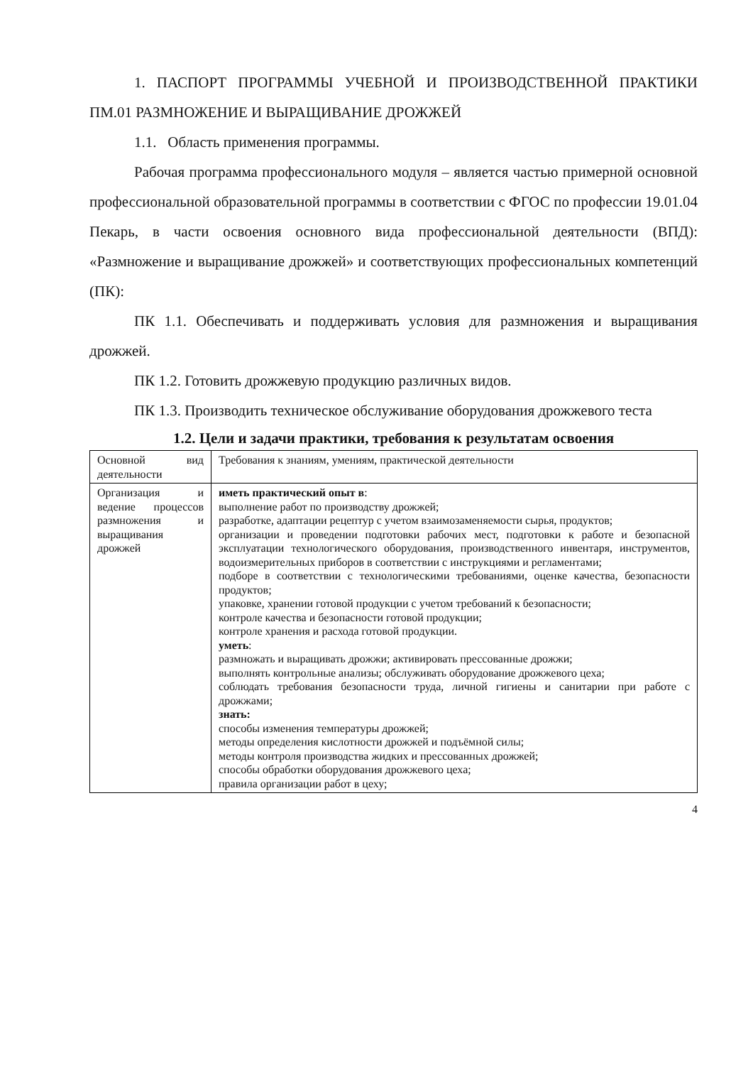1. ПАСПОРТ ПРОГРАММЫ УЧЕБНОЙ И ПРОИЗВОДСТВЕННОЙ ПРАКТИКИ ПМ.01 РАЗМНОЖЕНИЕ И ВЫРАЩИВАНИЕ ДРОЖЖЕЙ
1.1. Область применения программы.
Рабочая программа профессионального модуля – является частью примерной основной профессиональной образовательной программы в соответствии с ФГОС по профессии 19.01.04 Пекарь, в части освоения основного вида профессиональной деятельности (ВПД): «Размножение и выращивание дрожжей» и соответствующих профессиональных компетенций (ПК):
ПК 1.1. Обеспечивать и поддерживать условия для размножения и выращивания дрожжей.
ПК 1.2. Готовить дрожжевую продукцию различных видов.
ПК 1.3. Производить техническое обслуживание оборудования дрожжевого теста
1.2. Цели и задачи практики, требования к результатам освоения
| Основной вид деятельности | Требования к знаниям, умениям, практической деятельности |
| Организация и ведение процессов размножения и выращивания дрожжей | иметь практический опыт в : выполнение работ по производству дрожжей; разработке, адаптации рецептур с учетом взаимозаменяемости сырья, продуктов; организации и проведении подготовки рабочих мест, подготовки к работе и безопасной эксплуатации технологического оборудования, производственного инвентаря, инструментов, водоизмерительных приборов в соответствии с инструкциями и регламентами; подборе в соответствии с технологическими требованиями, оценке качества, безопасности продуктов; упаковке, хранении готовой продукции с учетом требований к безопасности; контроле качества и безопасности готовой продукции; контроле хранения и расхода готовой продукции. уметь : размножать и выращивать дрожжи; активировать прессованные дрожжи; выполнять контрольные анализы; обслуживать оборудование дрожжевого цеха; соблюдать требования безопасности труда, личной гигиены и санитарии при работе с дрожжами; знать: способы изменения температуры дрожжей; методы определения кислотности дрожжей и подъёмной силы; методы контроля производства жидких и прессованных дрожжей; способы обработки оборудования дрожжевого цеха; правила организации работ в цеху; |
4